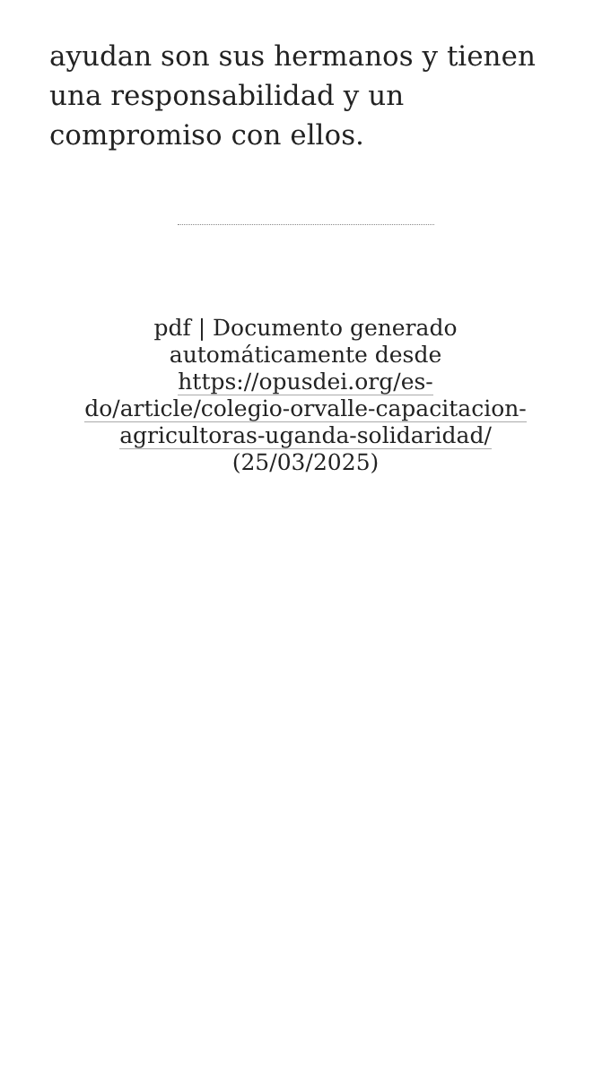ayudan son sus hermanos y tienen una responsabilidad y un compromiso con ellos.
pdf | Documento generado automáticamente desde https://opusdei.org/es-do/article/colegio-orvalle-capacitacion-agricultoras-uganda-solidaridad/ (25/03/2025)